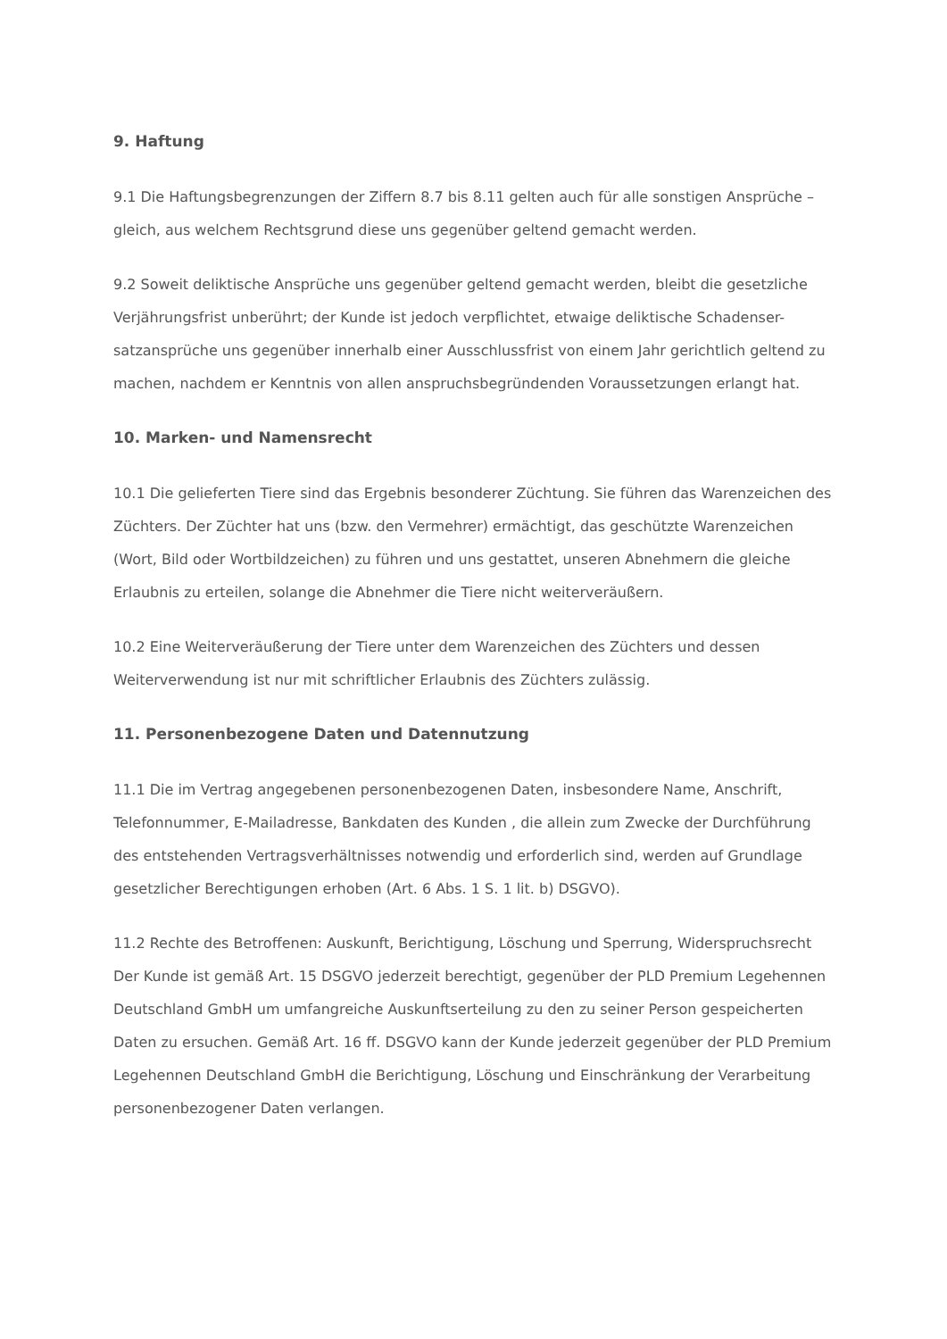9. Haftung
9.1 Die Haftungsbegrenzungen der Ziffern 8.7 bis 8.11 gelten auch für alle sonstigen Ansprüche – gleich, aus welchem Rechtsgrund diese uns gegenüber geltend gemacht werden.
9.2 Soweit deliktische Ansprüche uns gegenüber geltend gemacht werden, bleibt die gesetzliche Verjährungsfrist unberührt; der Kunde ist jedoch verpflichtet, etwaige deliktische Schadenser-satzansprüche uns gegenüber innerhalb einer Ausschlussfrist von einem Jahr gerichtlich geltend zu machen, nachdem er Kenntnis von allen anspruchsbegründenden Voraussetzungen erlangt hat.
10. Marken- und Namensrecht
10.1 Die gelieferten Tiere sind das Ergebnis besonderer Züchtung. Sie führen das Warenzeichen des Züchters. Der Züchter hat uns (bzw. den Vermehrer) ermächtigt, das geschützte Warenzeichen (Wort, Bild oder Wortbildzeichen) zu führen und uns gestattet, unseren Abnehmern die gleiche Erlaubnis zu erteilen, solange die Abnehmer die Tiere nicht weiterveräußern.
10.2 Eine Weiterveräußerung der Tiere unter dem Warenzeichen des Züchters und dessen Weiterverwendung ist nur mit schriftlicher Erlaubnis des Züchters zulässig.
11. Personenbezogene Daten und Datennutzung
11.1 Die im Vertrag angegebenen personenbezogenen Daten, insbesondere Name, Anschrift, Telefonnummer, E-Mailadresse, Bankdaten des Kunden , die allein zum Zwecke der Durchführung des entstehenden Vertragsverhältnisses notwendig und erforderlich sind, werden auf Grundlage gesetzlicher Berechtigungen erhoben (Art. 6 Abs. 1 S. 1 lit. b) DSGVO).
11.2 Rechte des Betroffenen: Auskunft, Berichtigung, Löschung und Sperrung, Widerspruchsrecht Der Kunde ist gemäß Art. 15 DSGVO jederzeit berechtigt, gegenüber der PLD Premium Legehennen Deutschland GmbH um umfangreiche Auskunftserteilung zu den zu seiner Person gespeicherten Daten zu ersuchen. Gemäß Art. 16 ff. DSGVO kann der Kunde jederzeit gegenüber der PLD Premium Legehennen Deutschland GmbH die Berichtigung, Löschung und Einschränkung der Verarbeitung personenbezogener Daten verlangen.